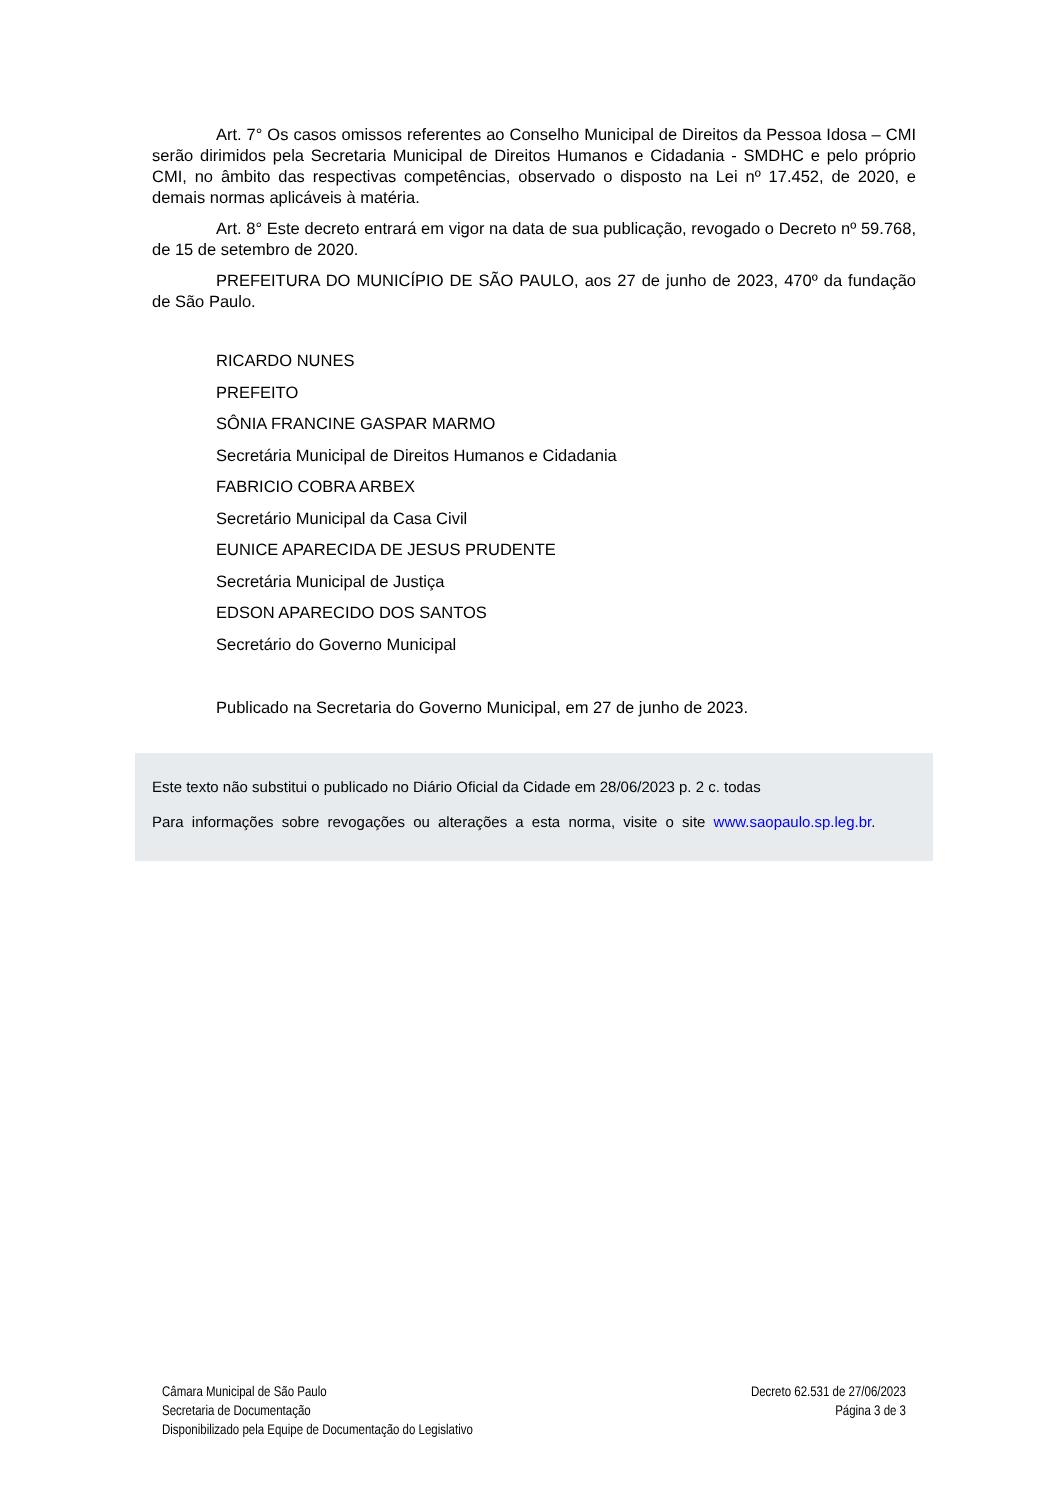Art. 7° Os casos omissos referentes ao Conselho Municipal de Direitos da Pessoa Idosa – CMI serão dirimidos pela Secretaria Municipal de Direitos Humanos e Cidadania - SMDHC e pelo próprio CMI, no âmbito das respectivas competências, observado o disposto na Lei nº 17.452, de 2020, e demais normas aplicáveis à matéria.
Art. 8° Este decreto entrará em vigor na data de sua publicação, revogado o Decreto nº 59.768, de 15 de setembro de 2020.
PREFEITURA DO MUNICÍPIO DE SÃO PAULO, aos 27 de junho de 2023, 470º da fundação de São Paulo.
RICARDO NUNES
PREFEITO
SÔNIA FRANCINE GASPAR MARMO
Secretária Municipal de Direitos Humanos e Cidadania
FABRICIO COBRA ARBEX
Secretário Municipal da Casa Civil
EUNICE APARECIDA DE JESUS PRUDENTE
Secretária Municipal de Justiça
EDSON APARECIDO DOS SANTOS
Secretário do Governo Municipal
Publicado na Secretaria do Governo Municipal, em 27 de junho de 2023.
Este texto não substitui o publicado no Diário Oficial da Cidade em 28/06/2023 p. 2 c. todas
Para informações sobre revogações ou alterações a esta norma, visite o site www.saopaulo.sp.leg.br.
Câmara Municipal de São Paulo
Secretaria de Documentação
Disponibilizado pela Equipe de Documentação do Legislativo
Decreto 62.531 de 27/06/2023
Página 3 de 3